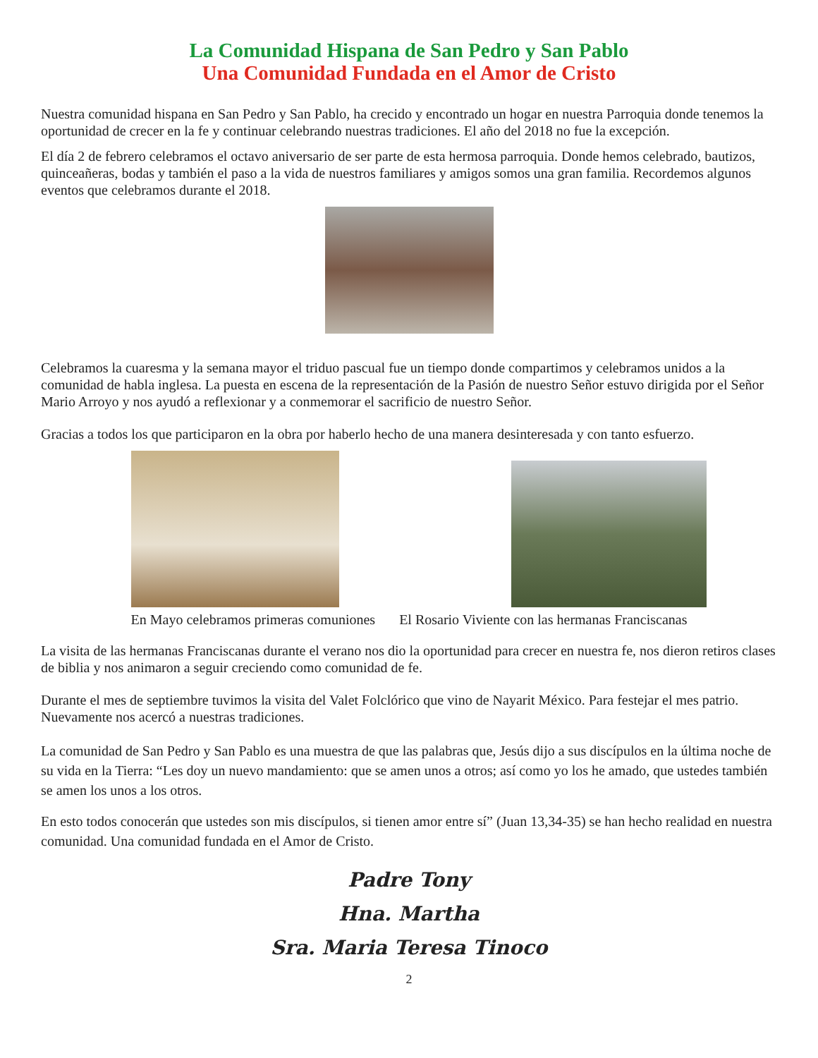La Comunidad Hispana de San Pedro y San Pablo
Una Comunidad Fundada en el Amor de Cristo
Nuestra comunidad hispana en San Pedro y San Pablo, ha crecido y encontrado un hogar en nuestra Parroquia donde tenemos la oportunidad de crecer en la fe y continuar celebrando nuestras tradiciones. El año del 2018 no fue la excepción.
El día 2 de febrero celebramos el octavo aniversario de ser parte de esta hermosa parroquia. Donde hemos celebrado, bautizos, quinceañeras, bodas y también el paso a la vida de nuestros familiares y amigos somos una gran familia. Recordemos algunos eventos que celebramos durante el 2018.
Celebramos la cuaresma y la semana mayor el triduo pascual fue un tiempo donde compartimos y celebramos unidos a la comunidad de habla inglesa. La puesta en escena de la representación de la Pasión de nuestro Señor estuvo dirigida por el Señor Mario Arroyo y nos ayudó a reflexionar y a conmemorar el sacrificio de nuestro Señor.
Gracias a todos los que participaron en la obra por haberlo hecho de una manera desinteresada y con tanto esfuerzo.
En Mayo celebramos primeras comuniones El Rosario Viviente con las hermanas Franciscanas
La visita de las hermanas Franciscanas durante el verano nos dio la oportunidad para crecer en nuestra fe, nos dieron retiros clases de biblia y nos animaron a seguir creciendo como comunidad de fe.
Durante el mes de septiembre tuvimos la visita del Valet Folclórico que vino de Nayarit México. Para festejar el mes patrio. Nuevamente nos acercó a nuestras tradiciones.
La comunidad de San Pedro y San Pablo es una muestra de que las palabras que, Jesús dijo a sus discípulos en la última noche de su vida en la Tierra: “Les doy un nuevo mandamiento: que se amen unos a otros; así como yo los he amado, que ustedes también se amen los unos a los otros.
En esto todos conocerán que ustedes son mis discípulos, si tienen amor entre sí” (Juan 13,34-35) se han hecho realidad en nuestra comunidad. Una comunidad fundada en el Amor de Cristo.
Padre Tony
Hna. Martha
Sra. Maria Teresa Tinoco
2